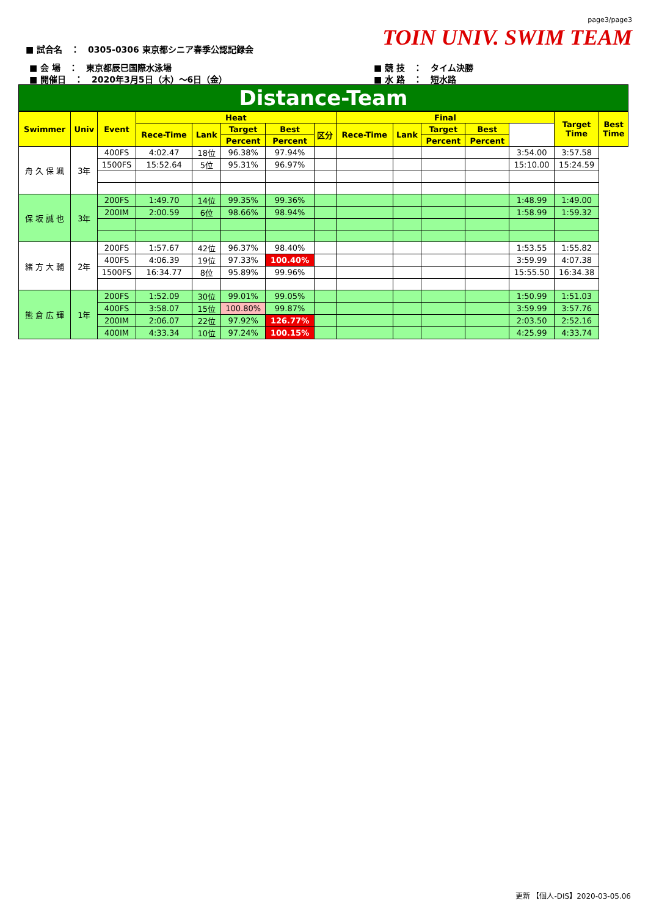page3/page3
TOIN UNIV. SWIM TEAM
■ 試合名　：　0305-0306 東京都シニア春季公認記録会
■ 会 場　：　東京都辰巳国際水泳場
■ 開催日　：　2020年3月5日（木）～6日（金）
■ 競 技　：　タイム決勝
■ 水 路　：　短水路
Distance-Team
| Swimmer | Univ | Event | Heat | | | | | Final | | | | | Target Time | Best Time |
| --- | --- | --- | --- | --- | --- | --- | --- | --- | --- | --- | --- | --- | --- | --- |
| | | | Rece-Time | Lank | Target | Best | 区分 | Rece-Time | Lank | Target | Best | | | |
| | | | | | Percent | Percent | | | | Percent | Percent | | | |
| 舟 久 保 颯 | 3年 | 400FS | 4:02.47 | 18位 | 96.38% | 97.94% | | | | | | 3:54.00 | 3:57.58 | |
| | | 1500FS | 15:52.64 | 5位 | 95.31% | 96.97% | | | | | | 15:10.00 | 15:24.59 | |
| 保 坂 誠 也 | 3年 | 200FS | 1:49.70 | 14位 | 99.35% | 99.36% | | | | | | 1:48.99 | 1:49.00 | |
| | | 200IM | 2:00.59 | 6位 | 98.66% | 98.94% | | | | | | 1:58.99 | 1:59.32 | |
| 緒 方 大 輔 | 2年 | 200FS | 1:57.67 | 42位 | 96.37% | 98.40% | | | | | | 1:53.55 | 1:55.82 | |
| | | 400FS | 4:06.39 | 19位 | 97.33% | 100.40% | | | | | | 3:59.99 | 4:07.38 | |
| | | 1500FS | 16:34.77 | 8位 | 95.89% | 99.96% | | | | | | 15:55.50 | 16:34.38 | |
| 熊 倉 広 輝 | 1年 | 200FS | 1:52.09 | 30位 | 99.01% | 99.05% | | | | | | 1:50.99 | 1:51.03 | |
| | | 400FS | 3:58.07 | 15位 | 100.80% | 99.87% | | | | | | 3:59.99 | 3:57.76 | |
| | | 200IM | 2:06.07 | 22位 | 97.92% | 126.77% | | | | | | 2:03.50 | 2:52.16 | |
| | | 400IM | 4:33.34 | 10位 | 97.24% | 100.15% | | | | | | 4:25.99 | 4:33.74 | |
更新 【個人-DIS】2020-03-05.06